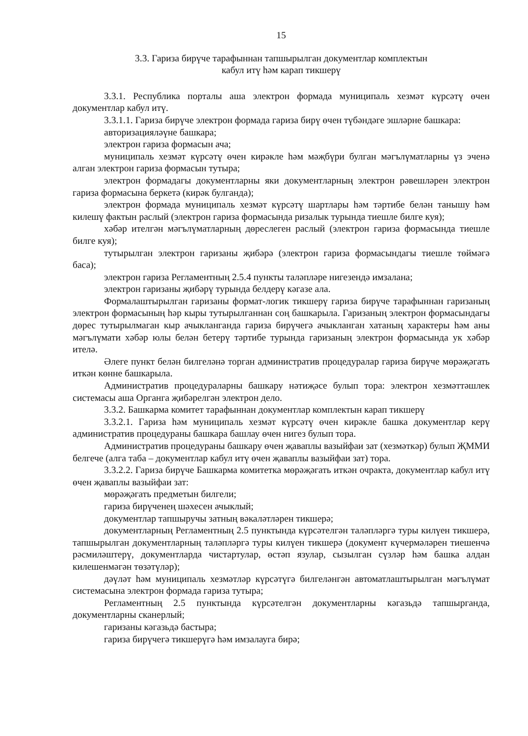15
3.3. Гариза бирүче тарафыннан тапшырылган документлар комплектын
кабул итү һәм карап тикшерү
3.3.1. Республика порталы аша электрон формада муниципаль хезмәт күрсәтү өчен документлар кабул итү.
3.3.1.1. Гариза бирүче электрон формада гариза бирү өчен түбәндәге эшләрне башкара:
авторизацияләүне башкара;
электрон гариза формасын ача;
муниципаль хезмәт күрсәтү өчен кирәкле һәм мәҗбүри булган мәгълүматларны үз эченә алган электрон гариза формасын тутыра;
электрон формадагы документларны яки документларның электрон рәвешләрен электрон гариза формасына беркетә (кирәк булганда);
электрон формада муниципаль хезмәт күрсәтү шартлары һәм тәртибе белән танышу һәм килешү фактын раслый (электрон гариза формасында ризалык турында тиешле билге куя);
хәбәр ителгән мәгълүматларның дөреслеген раслый (электрон гариза формасында тиешле билге куя);
тутырылган электрон гаризаны җибәрә (электрон гариза формасындагы тиешле төймәгә баса);
электрон гариза Регламентның 2.5.4 пункты таләпләре нигезендә имзалана;
электрон гаризаны җибәрү турында белдерү кәгазе ала.
Формалаштырылган гаризаны формат-логик тикшерү гариза бирүче тарафыннан гаризаның электрон формасының һәр кыры тутырылганнан соң башкарыла. Гаризаның электрон формасындагы дөрес тутырылмаган кыр ачыкланганда гариза бирүчегә ачыкланган хатаның характеры һәм аны мәгълүмати хәбәр юлы белән бетерү тәртибе турында гаризаның электрон формасында ук хәбәр ителә.
Әлеге пункт белән билгеләнә торган административ процедуралар гариза бирүче мөрәҗәгать иткән көнне башкарыла.
Административ процедураларны башкару нәтиҗәсе булып тора: электрон хезмәттәшлек системасы аша Органга җибәрелгән электрон дело.
3.3.2. Башкарма комитет тарафыннан документлар комплектын карап тикшерү
3.3.2.1. Гариза һәм муниципаль хезмәт күрсәтү өчен кирәкле башка документлар керү административ процедураны башкара башлау өчен нигез булып тора.
Административ процедураны башкару өчен җаваплы вазыйфаи зат (хезмәткәр) булып ҖММИ белгече (алга таба – документлар кабул итү өчен җаваплы вазыйфаи зат) тора.
3.3.2.2. Гариза бирүче Башкарма комитетка мөрәҗәгать иткән очракта, документлар кабул итү өчен җаваплы вазыйфаи зат:
мөрәҗәгать предметын билгели;
гариза бирүченең шәхесен ачыклый;
документлар тапшыручы затның вәкаләтләрен тикшерә;
документларның Регламентның 2.5 пунктында күрсәтелгән таләпләргә туры килүен тикшерә, тапшырылган документларның таләпләргә туры килүен тикшерә (документ күчермәләрен тиешенчә рәсмиләштерү, документларда чистартулар, өстәп язулар, сызылган сүзләр һәм башка алдан килешенмәгән төзәтүләр);
дәүләт һәм муниципаль хезмәтләр күрсәтүгә билгеләнгән автоматлаштырылган мәгълүмат системасына электрон формада гариза тутыра;
Регламентның 2.5 пунктында күрсәтелгән документларны кәгазьдә тапшырганда, документларны сканерлый;
гаризаны кәгазьдә бастыра;
гариза бирүчегә тикшерүгә һәм имзалауга бирә;